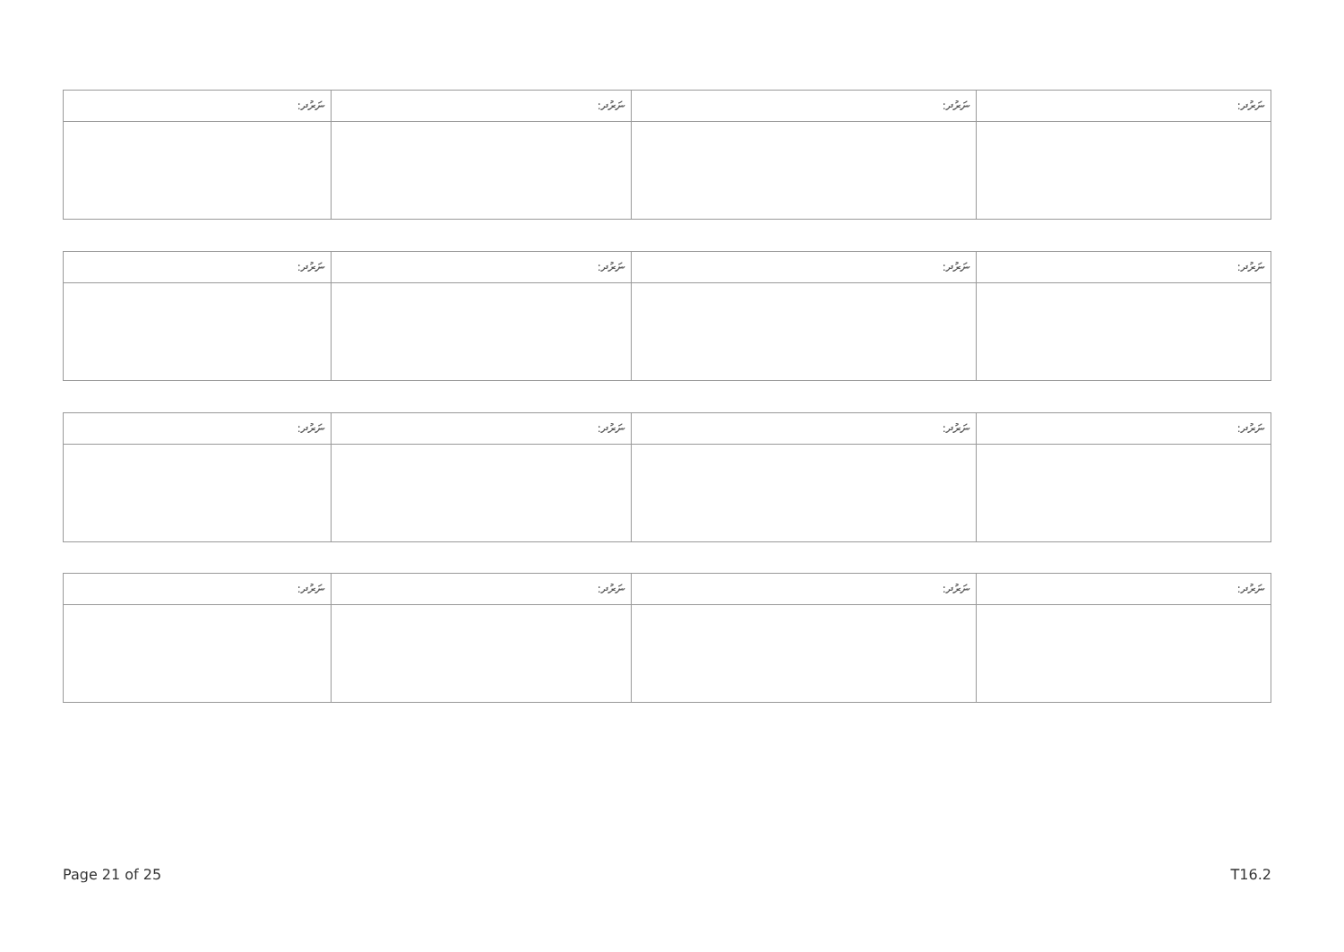| ނަރުދ: | ނަރުދ: | ނަރުދ: | ނަރުދ: |
| --- | --- | --- | --- |
| ނަރުދ: | ނަރުދ: | ނަރުދ: | ނަރުދ: |
| --- | --- | --- | --- |
| ނަރުދ: | ނަރުދ: | ނަރުދ: | ނަރުދ: |
| --- | --- | --- | --- |
| ނަރުދ: | ނަރުދ: | ނަރުދ: | ނަރުދ: |
| --- | --- | --- | --- |
Page 21 of 25 T16.2